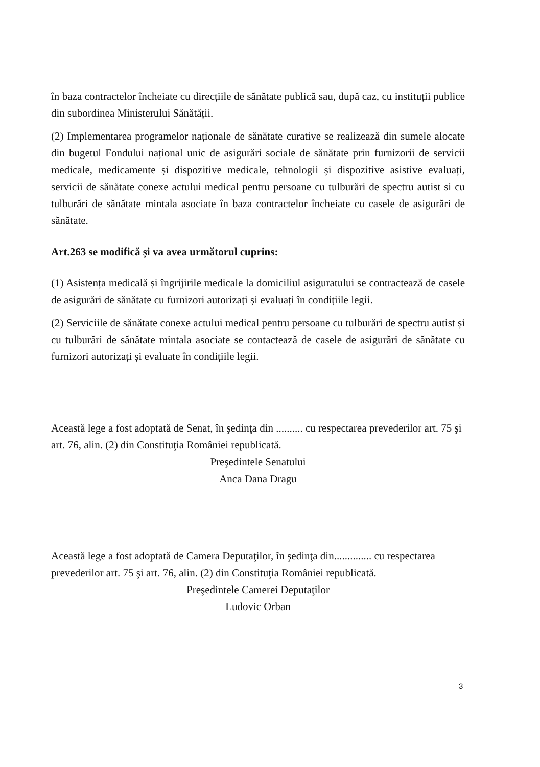în baza contractelor încheiate cu direcțiile de sănătate publică sau, după caz, cu instituții publice din subordinea Ministerului Sănătății.
(2) Implementarea programelor naționale de sănătate curative se realizează din sumele alocate din bugetul Fondului național unic de asigurări sociale de sănătate prin furnizorii de servicii medicale, medicamente și dispozitive medicale, tehnologii și dispozitive asistive evaluați, servicii de sănătate conexe actului medical pentru persoane cu tulburări de spectru autist si cu tulburări de sănătate mintala asociate în baza contractelor încheiate cu casele de asigurări de sănătate.
Art.263 se modifică și va avea următorul cuprins:
(1) Asistența medicală și îngrijirile medicale la domiciliul asiguratului se contractează de casele de asigurări de sănătate cu furnizori autorizați și evaluați în condițiile legii.
(2) Serviciile de sănătate conexe actului medical pentru persoane cu tulburări de spectru autist și cu tulburări de sănătate mintala asociate se contactează de casele de asigurări de sănătate cu furnizori autorizați și evaluate în condițiile legii.
Această lege a fost adoptată de Senat, în şedinţa din .......... cu respectarea prevederilor art. 75 şi art. 76, alin. (2) din Constituţia României republicată.
Preşedintele Senatului
Anca Dana Dragu
Această lege a fost adoptată de Camera Deputaţilor, în şedinţa din.............. cu respectarea prevederilor art. 75 şi art. 76, alin. (2) din Constituţia României republicată.
Preşedintele Camerei Deputaţilor
Ludovic Orban
3